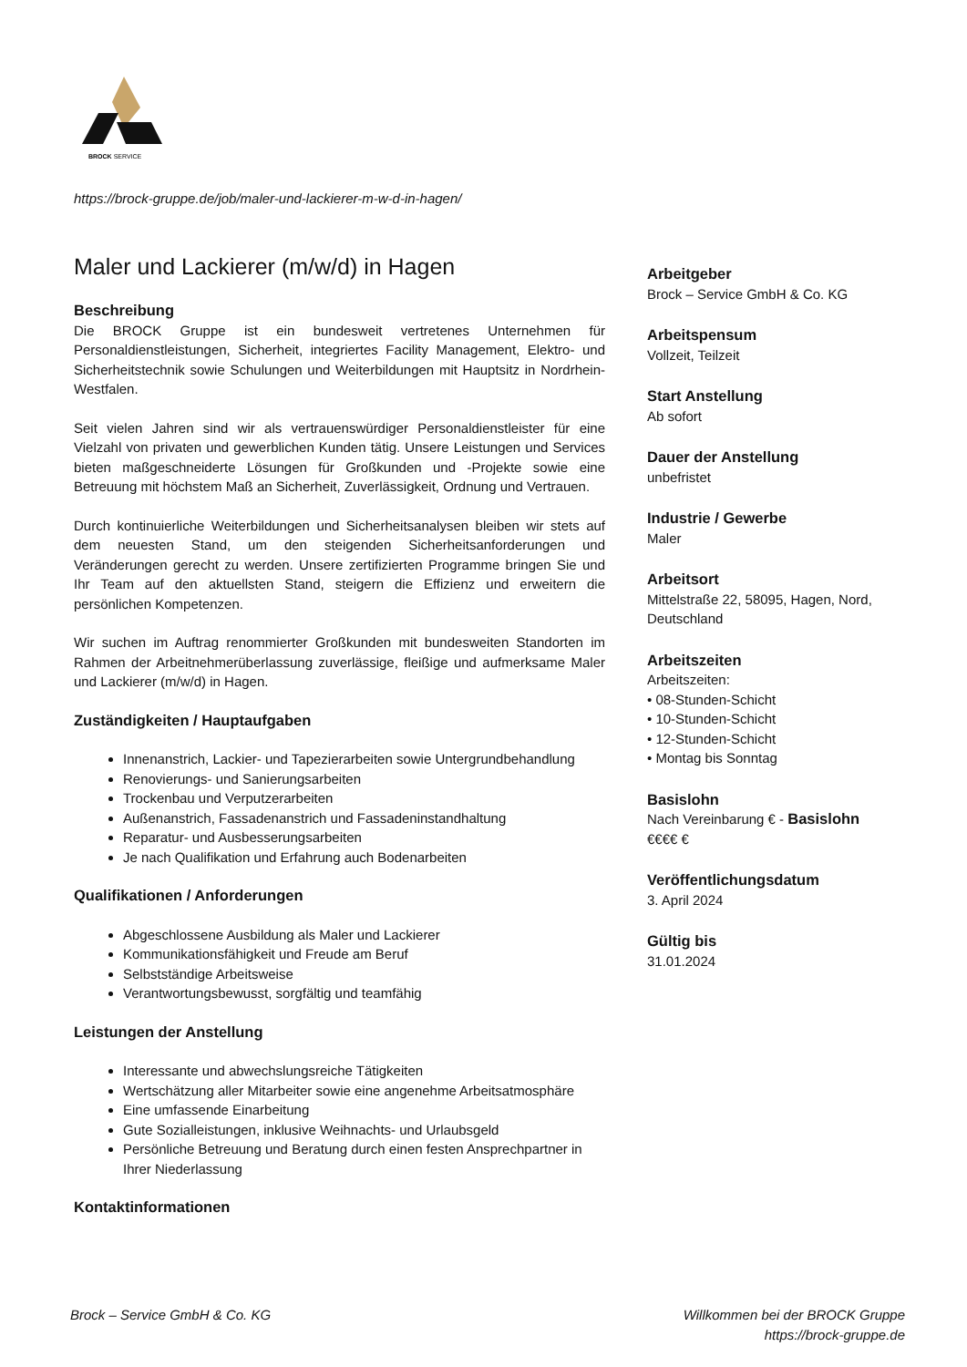BROCK SERVICE
https://brock-gruppe.de/job/maler-und-lackierer-m-w-d-in-hagen/
Maler und Lackierer (m/w/d) in Hagen
Beschreibung
Die BROCK Gruppe ist ein bundesweit vertretenes Unternehmen für Personaldienstleistungen, Sicherheit, integriertes Facility Management, Elektro- und Sicherheitstechnik sowie Schulungen und Weiterbildungen mit Hauptsitz in Nordrhein-Westfalen.
Seit vielen Jahren sind wir als vertrauenswürdiger Personaldienstleister für eine Vielzahl von privaten und gewerblichen Kunden tätig. Unsere Leistungen und Services bieten maßgeschneiderte Lösungen für Großkunden und -Projekte sowie eine Betreuung mit höchstem Maß an Sicherheit, Zuverlässigkeit, Ordnung und Vertrauen.
Durch kontinuierliche Weiterbildungen und Sicherheitsanalysen bleiben wir stets auf dem neuesten Stand, um den steigenden Sicherheitsanforderungen und Veränderungen gerecht zu werden. Unsere zertifizierten Programme bringen Sie und Ihr Team auf den aktuellsten Stand, steigern die Effizienz und erweitern die persönlichen Kompetenzen.
Wir suchen im Auftrag renommierter Großkunden mit bundesweiten Standorten im Rahmen der Arbeitnehmerüberlassung zuverlässige, fleißige und aufmerksame Maler und Lackierer (m/w/d) in Hagen.
Zuständigkeiten / Hauptaufgaben
Innenanstrich, Lackier- und Tapezierarbeiten sowie Untergrundbehandlung
Renovierungs- und Sanierungsarbeiten
Trockenbau und Verputzerarbeiten
Außenanstrich, Fassadenanstrich und Fassadeninstandhaltung
Reparatur- und Ausbesserungsarbeiten
Je nach Qualifikation und Erfahrung auch Bodenarbeiten
Qualifikationen / Anforderungen
Abgeschlossene Ausbildung als Maler und Lackierer
Kommunikationsfähigkeit und Freude am Beruf
Selbstständige Arbeitsweise
Verantwortungsbewusst, sorgfältig und teamfähig
Leistungen der Anstellung
Interessante und abwechslungsreiche Tätigkeiten
Wertschätzung aller Mitarbeiter sowie eine angenehme Arbeitsatmosphäre
Eine umfassende Einarbeitung
Gute Sozialleistungen, inklusive Weihnachts- und Urlaubsgeld
Persönliche Betreuung und Beratung durch einen festen Ansprechpartner in Ihrer Niederlassung
Kontaktinformationen
Arbeitgeber
Brock – Service GmbH & Co. KG
Arbeitspensum
Vollzeit, Teilzeit
Start Anstellung
Ab sofort
Dauer der Anstellung
unbefristet
Industrie / Gewerbe
Maler
Arbeitsort
Mittelstraße 22, 58095, Hagen, Nord, Deutschland
Arbeitszeiten
Arbeitszeiten:
• 08-Stunden-Schicht
• 10-Stunden-Schicht
• 12-Stunden-Schicht
• Montag bis Sonntag
Basislohn
Nach Vereinbarung € - Basislohn
€€€€ €
Veröffentlichungsdatum
3. April 2024
Gültig bis
31.01.2024
Brock – Service GmbH & Co. KG
Willkommen bei der BROCK Gruppe
https://brock-gruppe.de